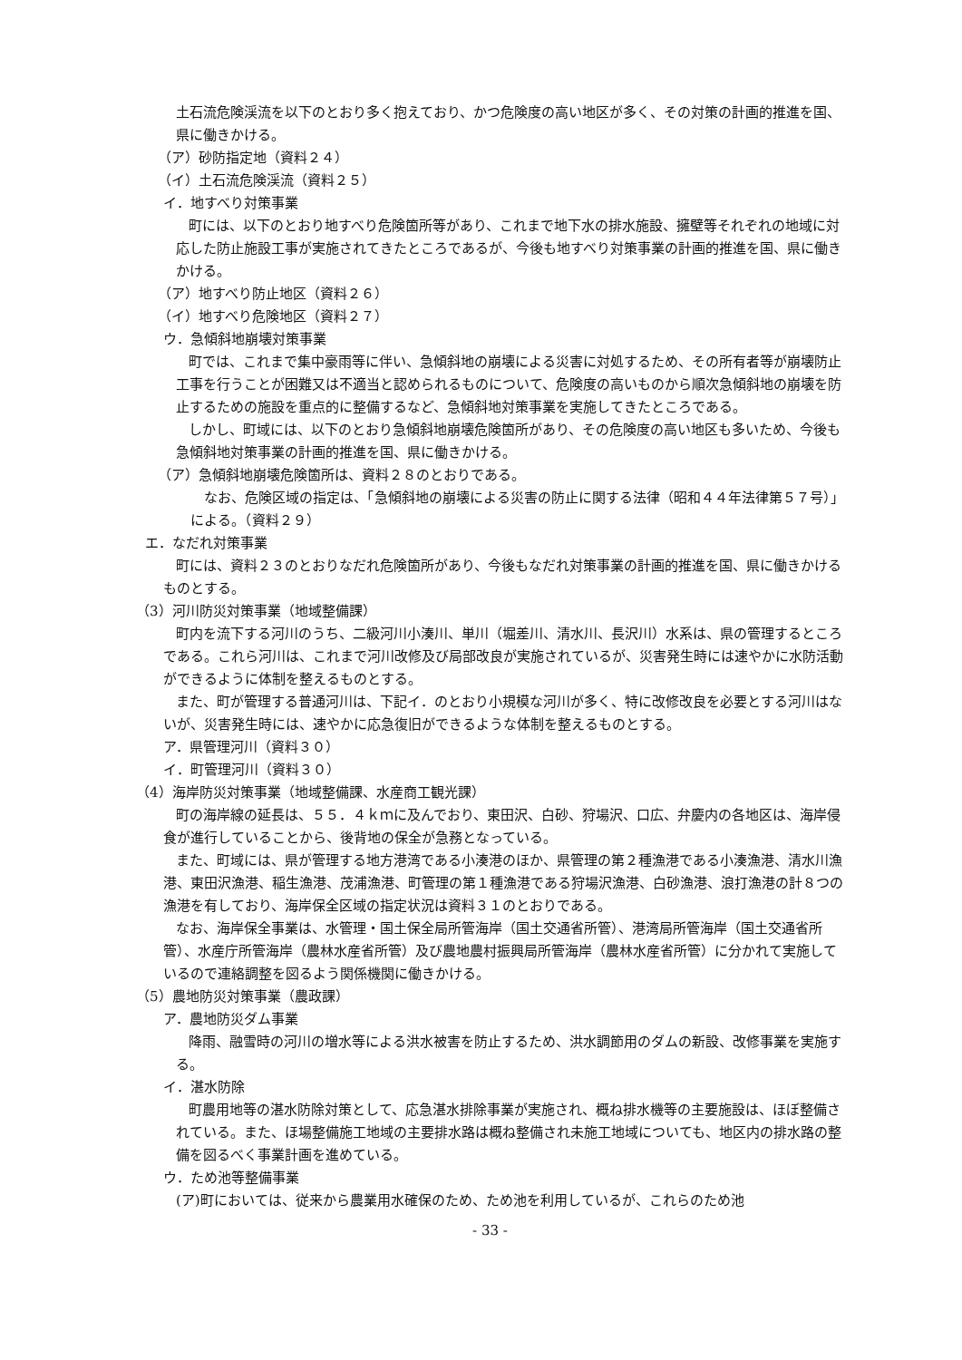土石流危険渓流を以下のとおり多く抱えており、かつ危険度の高い地区が多く、その対策の計画的推進を国、県に働きかける。
（ア）砂防指定地（資料２４）
（イ）土石流危険渓流（資料２５）
イ．地すべり対策事業
町には、以下のとおり地すべり危険箇所等があり、これまで地下水の排水施設、擁壁等それぞれの地域に対応した防止施設工事が実施されてきたところであるが、今後も地すべり対策事業の計画的推進を国、県に働きかける。
（ア）地すべり防止地区（資料２６）
（イ）地すべり危険地区（資料２７）
ウ．急傾斜地崩壊対策事業
町では、これまで集中豪雨等に伴い、急傾斜地の崩壊による災害に対処するため、その所有者等が崩壊防止工事を行うことが困難又は不適当と認められるものについて、危険度の高いものから順次急傾斜地の崩壊を防止するための施設を重点的に整備するなど、急傾斜地対策事業を実施してきたところである。
しかし、町域には、以下のとおり急傾斜地崩壊危険箇所があり、その危険度の高い地区も多いため、今後も急傾斜地対策事業の計画的推進を国、県に働きかける。
（ア）急傾斜地崩壊危険箇所は、資料２８のとおりである。
なお、危険区域の指定は、「急傾斜地の崩壊による災害の防止に関する法律（昭和４４年法律第５７号）」による。（資料２９）
エ．なだれ対策事業
町には、資料２３のとおりなだれ危険箇所があり、今後もなだれ対策事業の計画的推進を国、県に働きかけるものとする。
（3）河川防災対策事業（地域整備課）
町内を流下する河川のうち、二級河川小湊川、単川（堀差川、清水川、長沢川）水系は、県の管理するところである。これら河川は、これまで河川改修及び局部改良が実施されているが、災害発生時には速やかに水防活動ができるように体制を整えるものとする。
また、町が管理する普通河川は、下記イ．のとおり小規模な河川が多く、特に改修改良を必要とする河川はないが、災害発生時には、速やかに応急復旧ができるような体制を整えるものとする。
ア．県管理河川（資料３０）
イ．町管理河川（資料３０）
（4）海岸防災対策事業（地域整備課、水産商工観光課）
町の海岸線の延長は、５５．４ｋｍに及んでおり、東田沢、白砂、狩場沢、口広、弁慶内の各地区は、海岸侵食が進行していることから、後背地の保全が急務となっている。
また、町域には、県が管理する地方港湾である小湊港のほか、県管理の第２種漁港である小湊漁港、清水川漁港、東田沢漁港、稲生漁港、茂浦漁港、町管理の第１種漁港である狩場沢漁港、白砂漁港、浪打漁港の計８つの漁港を有しており、海岸保全区域の指定状況は資料３１のとおりである。
なお、海岸保全事業は、水管理・国土保全局所管海岸（国土交通省所管）、港湾局所管海岸（国土交通省所管）、水産庁所管海岸（農林水産省所管）及び農地農村振興局所管海岸（農林水産省所管）に分かれて実施しているので連絡調整を図るよう関係機関に働きかける。
（5）農地防災対策事業（農政課）
ア．農地防災ダム事業
降雨、融雪時の河川の増水等による洪水被害を防止するため、洪水調節用のダムの新設、改修事業を実施する。
イ．湛水防除
町農用地等の湛水防除対策として、応急湛水排除事業が実施され、概ね排水機等の主要施設は、ほぼ整備されている。また、ほ場整備施工地域の主要排水路は概ね整備され未施工地域についても、地区内の排水路の整備を図るべく事業計画を進めている。
ウ．ため池等整備事業
(ア)町においては、従来から農業用水確保のため、ため池を利用しているが、これらのため池
- 33 -